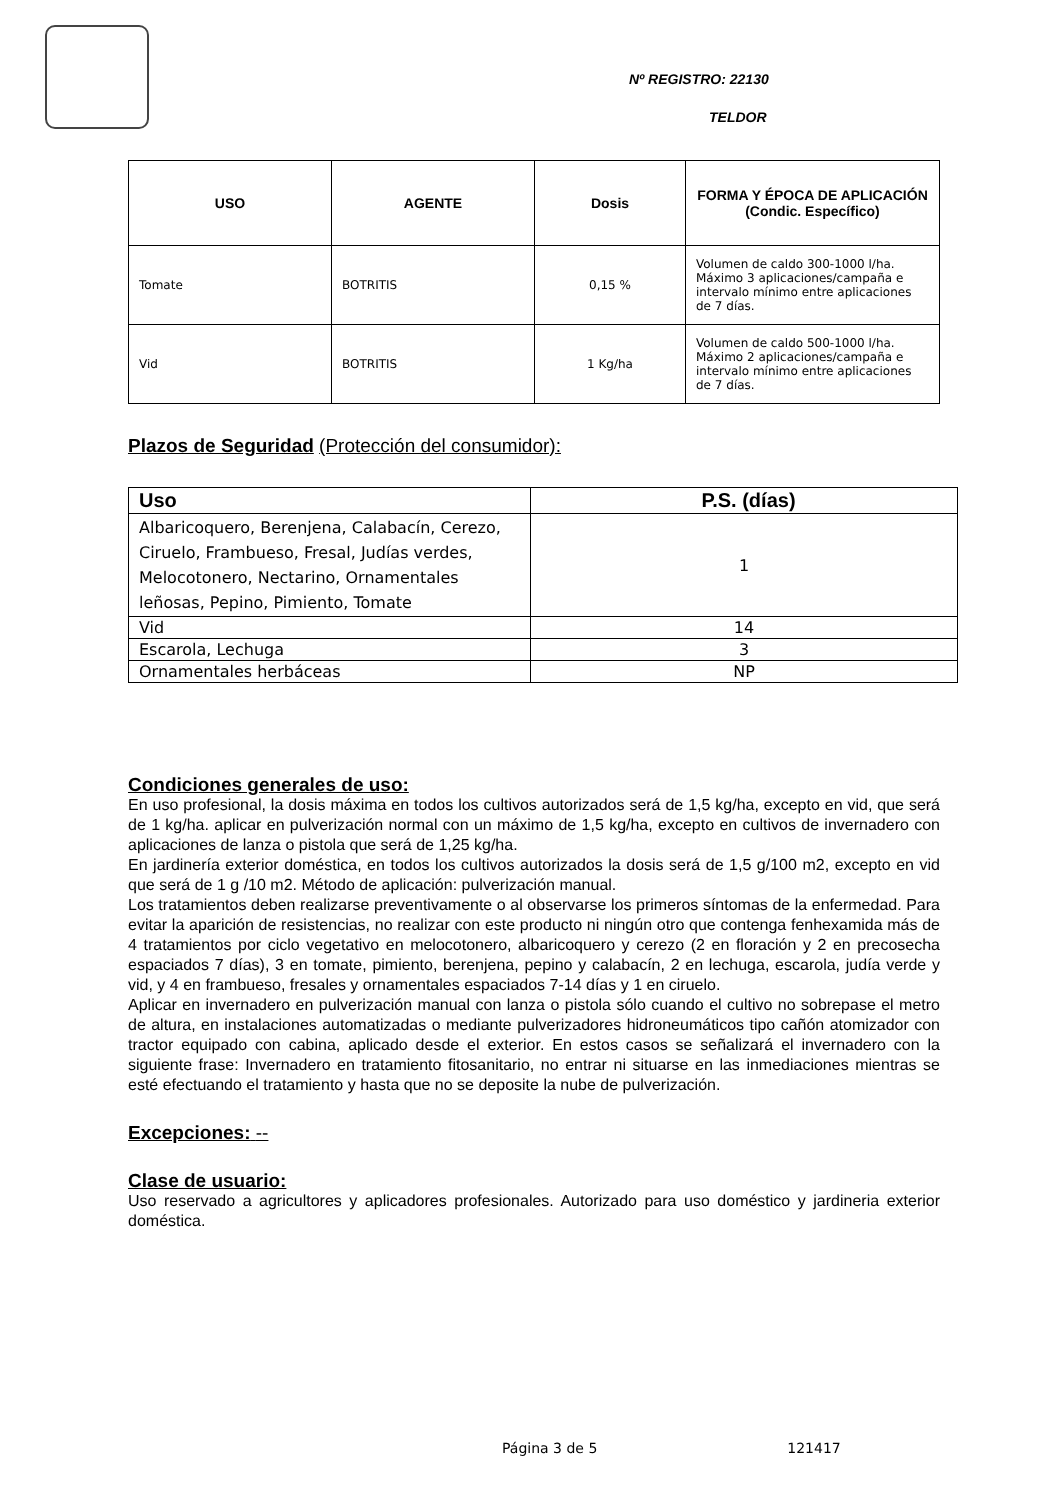Nº REGISTRO: 22130
TELDOR
| USO | AGENTE | Dosis | FORMA Y ÉPOCA DE APLICACIÓN (Condic. Específico) |
| --- | --- | --- | --- |
| Tomate | BOTRITIS | 0,15 % | Volumen de caldo 300-1000 l/ha. Máximo 3 aplicaciones/campaña e intervalo mínimo entre aplicaciones de 7 días. |
| Vid | BOTRITIS | 1 Kg/ha | Volumen de caldo 500-1000 l/ha. Máximo 2 aplicaciones/campaña e intervalo mínimo entre aplicaciones de 7 días. |
Plazos de Seguridad (Protección del consumidor):
| Uso | P.S. (días) |
| --- | --- |
| Albaricoquero, Berenjena, Calabacín, Cerezo, Ciruelo, Frambueso, Fresal, Judías verdes, Melocotonero, Nectarino, Ornamentales leñosas, Pepino, Pimiento, Tomate | 1 |
| Vid | 14 |
| Escarola, Lechuga | 3 |
| Ornamentales herbáceas | NP |
Condiciones generales de uso:
En uso profesional, la dosis máxima en todos los cultivos autorizados será de 1,5 kg/ha, excepto en vid, que será de 1 kg/ha. aplicar en pulverización normal con un máximo de 1,5 kg/ha, excepto en cultivos de invernadero con aplicaciones de lanza o pistola que será de 1,25 kg/ha.
En jardinería exterior doméstica, en todos los cultivos autorizados la dosis será de 1,5 g/100 m2, excepto en vid que será de 1 g /10 m2. Método de aplicación: pulverización manual.
Los tratamientos deben realizarse preventivamente o al observarse los primeros síntomas de la enfermedad. Para evitar la aparición de resistencias, no realizar con este producto ni ningún otro que contenga fenhexamida más de 4 tratamientos por ciclo vegetativo en melocotonero, albaricoquero y cerezo (2 en floración y 2 en precosecha espaciados 7 días), 3 en tomate, pimiento, berenjena, pepino y calabacín, 2 en lechuga, escarola, judía verde y vid, y 4 en frambueso, fresales y ornamentales espaciados 7-14 días y 1 en ciruelo.
Aplicar en invernadero en pulverización manual con lanza o pistola sólo cuando el cultivo no sobrepase el metro de altura, en instalaciones automatizadas o mediante pulverizadores hidroneumáticos tipo cañón atomizador con tractor equipado con cabina, aplicado desde el exterior. En estos casos se señalizará el invernadero con la siguiente frase: Invernadero en tratamiento fitosanitario, no entrar ni situarse en las inmediaciones mientras se esté efectuando el tratamiento y hasta que no se deposite la nube de pulverización.
Excepciones: --
Clase de usuario:
Uso reservado a agricultores y aplicadores profesionales. Autorizado para uso doméstico y jardineria exterior doméstica.
Página 3 de 5 121417